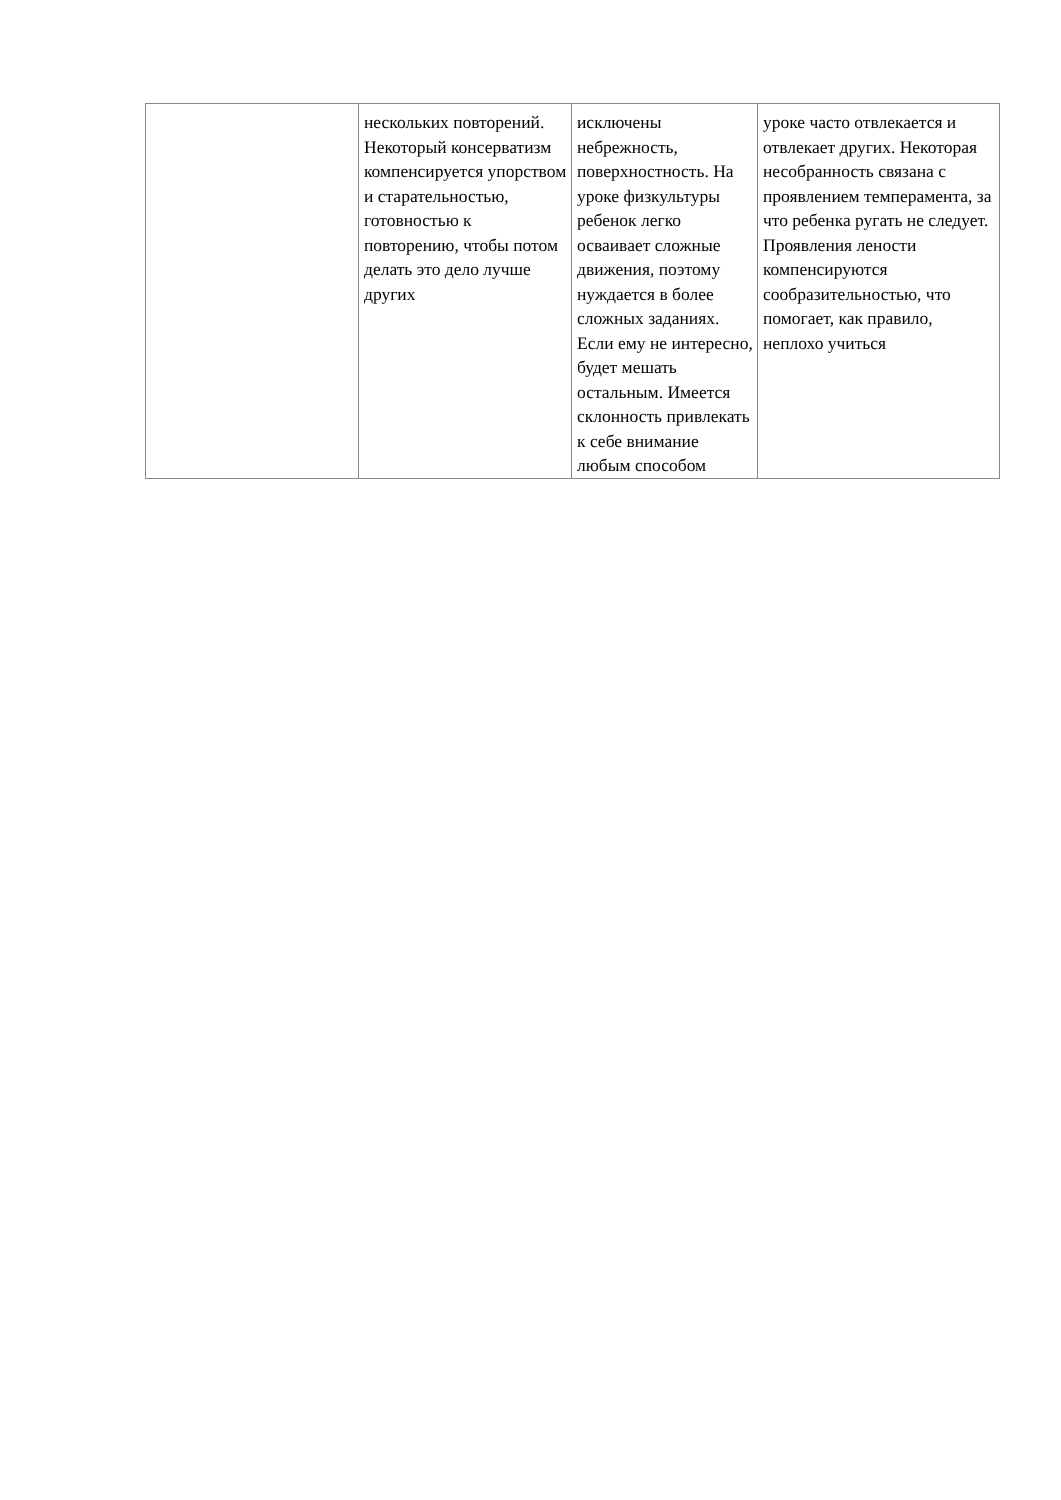| | нескольких повторений. Некоторый консерватизм компенсируется упорством и старательностью, готовностью к повторению, чтобы потом делать это дело лучше других | исключены небрежность, поверхностность. На уроке физкультуры ребенок легко осваивает сложные движения, поэтому нуждается в более сложных заданиях. Если ему не интересно, будет мешать остальным. Имеется склонность привлекать к себе внимание любым способом | уроке часто отвлекается и отвлекает других. Некоторая несобранность связана с проявлением темперамента, за что ребенка ругать не следует. Проявления лености компенсируются сообразительностью, что помогает, как правило, неплохо учиться |